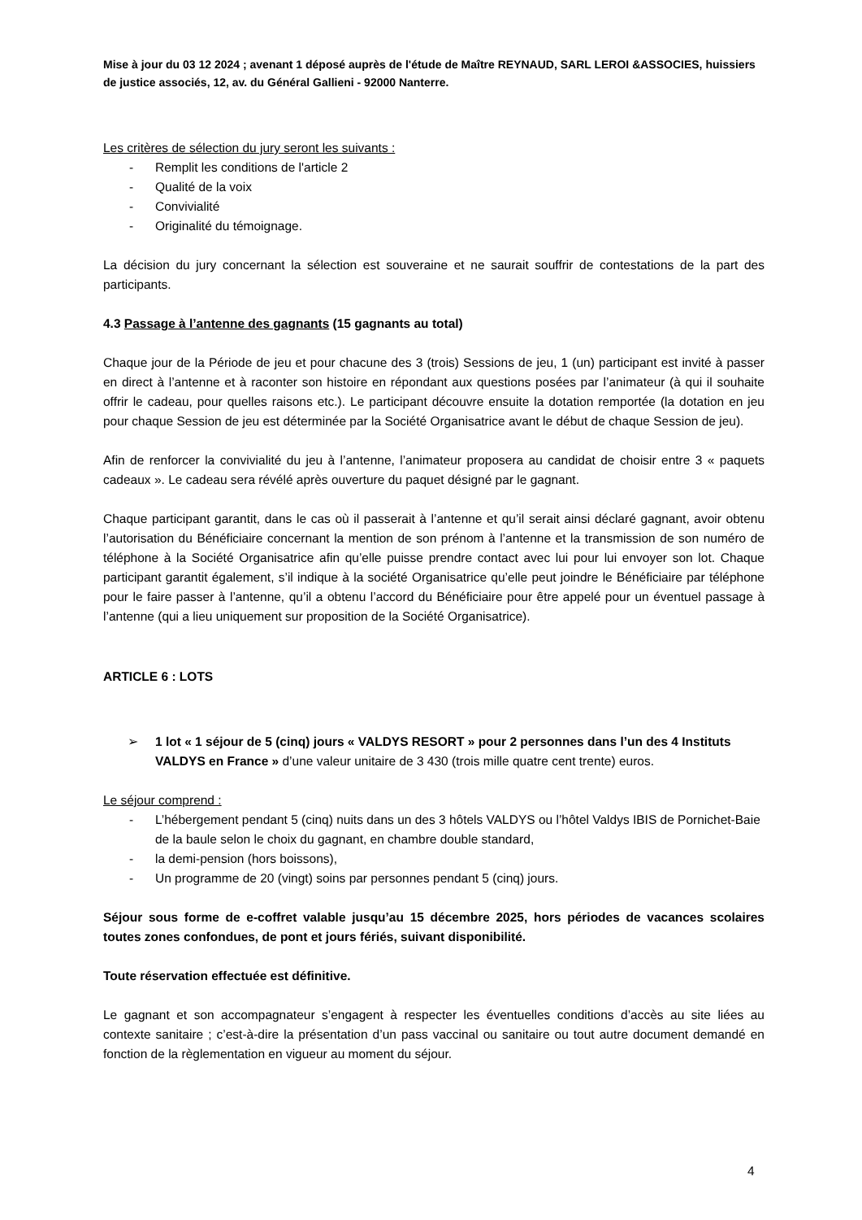Mise à jour du 03 12 2024 ; avenant 1 déposé auprès de l'étude de Maître REYNAUD, SARL LEROI &ASSOCIES, huissiers de justice associés, 12, av. du Général Gallieni - 92000 Nanterre.
Les critères de sélection du jury seront les suivants :
- Remplit les conditions de l'article 2
- Qualité de la voix
- Convivialité
- Originalité du témoignage.
La décision du jury concernant la sélection est souveraine et ne saurait souffrir de contestations de la part des participants.
4.3 Passage à l’antenne des gagnants (15 gagnants au total)
Chaque jour de la Période de jeu et pour chacune des 3 (trois) Sessions de jeu, 1 (un) participant est invité à passer en direct à l’antenne et à raconter son histoire en répondant aux questions posées par l’animateur (à qui il souhaite offrir le cadeau, pour quelles raisons etc.). Le participant découvre ensuite la dotation remportée (la dotation en jeu pour chaque Session de jeu est déterminée par la Société Organisatrice avant le début de chaque Session de jeu).
Afin de renforcer la convivialité du jeu à l’antenne, l’animateur proposera au candidat de choisir entre 3 « paquets cadeaux ». Le cadeau sera révélé après ouverture du paquet désigné par le gagnant.
Chaque participant garantit, dans le cas où il passerait à l’antenne et qu’il serait ainsi déclaré gagnant, avoir obtenu l’autorisation du Bénéficiaire concernant la mention de son prénom à l’antenne et la transmission de son numéro de téléphone à la Société Organisatrice afin qu’elle puisse prendre contact avec lui pour lui envoyer son lot. Chaque participant garantit également, s’il indique à la société Organisatrice qu’elle peut joindre le Bénéficiaire par téléphone pour le faire passer à l’antenne, qu’il a obtenu l’accord du Bénéficiaire pour être appelé pour un éventuel passage à l’antenne (qui a lieu uniquement sur proposition de la Société Organisatrice).
ARTICLE 6 : LOTS
➢ 1 lot « 1 séjour de 5 (cinq) jours « VALDYS RESORT » pour 2 personnes dans l’un des 4 Instituts VALDYS en France » d’une valeur unitaire de 3 430 (trois mille quatre cent trente) euros.
Le séjour comprend :
- L’hébergement pendant 5 (cinq) nuits dans un des 3 hôtels VALDYS ou l’hôtel Valdys IBIS de Pornichet-Baie de la baule selon le choix du gagnant, en chambre double standard,
- la demi-pension (hors boissons),
- Un programme de 20 (vingt) soins par personnes pendant 5 (cinq) jours.
Séjour sous forme de e-coffret valable jusqu’au 15 décembre 2025, hors périodes de vacances scolaires toutes zones confondues, de pont et jours fériés, suivant disponibilité.
Toute réservation effectuée est définitive.
Le gagnant et son accompagnateur s’engagent à respecter les éventuelles conditions d’accès au site liées au contexte sanitaire ; c’est-à-dire la présentation d’un pass vaccinal ou sanitaire ou tout autre document demandé en fonction de la règlementation en vigueur au moment du séjour.
4